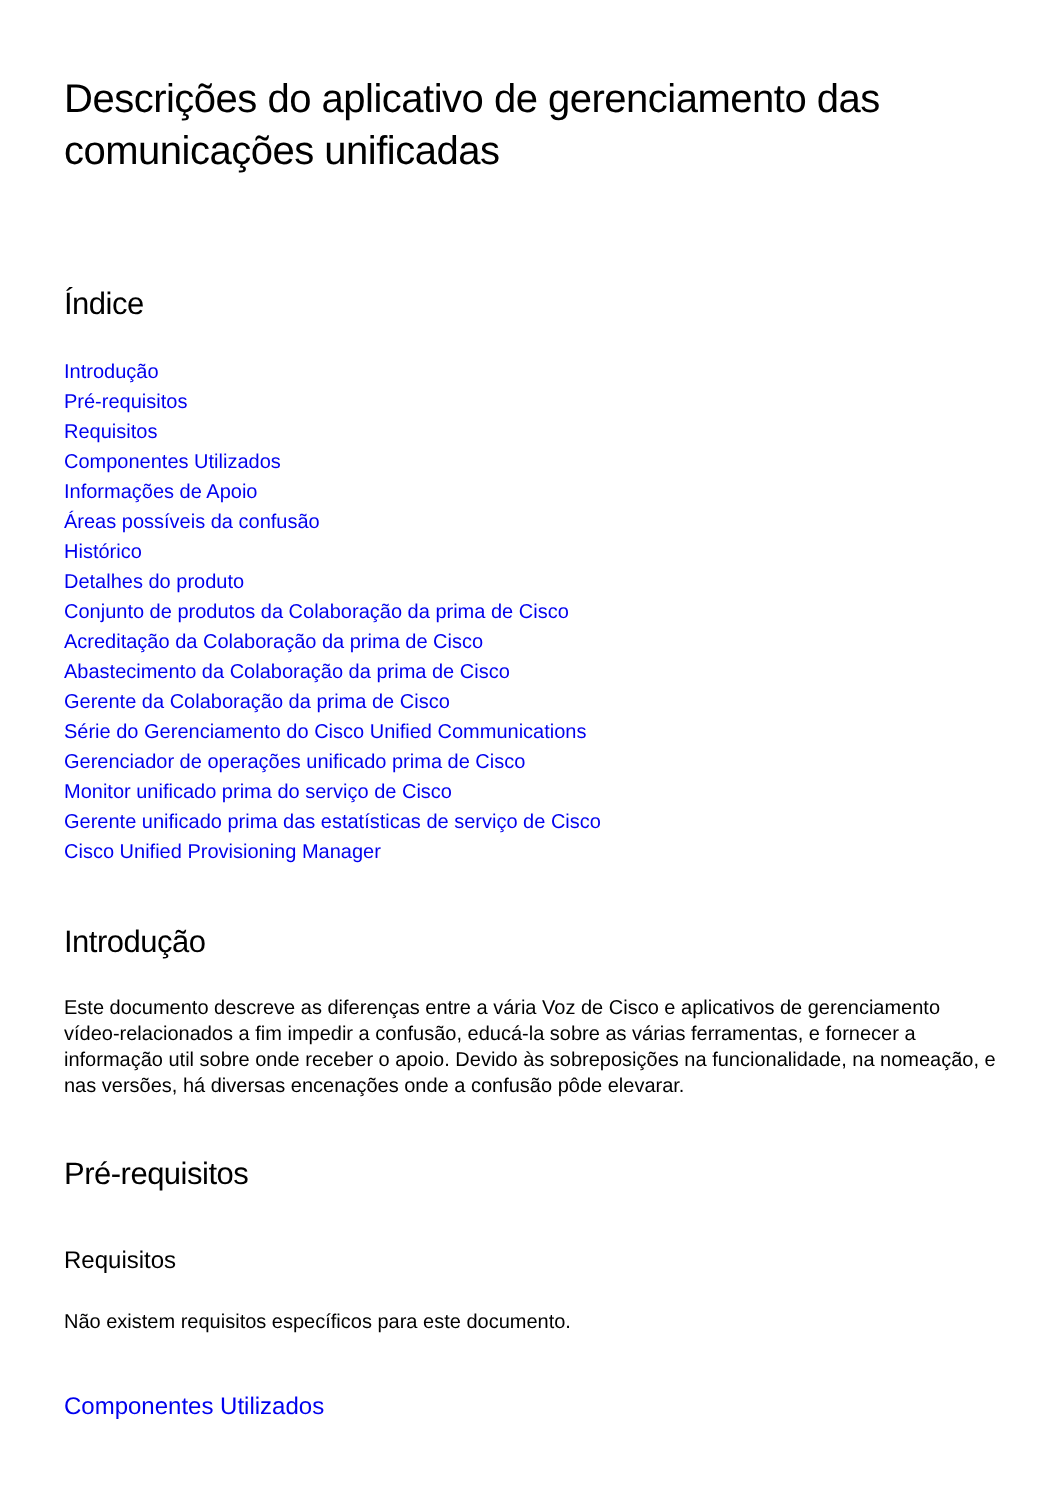Descrições do aplicativo de gerenciamento das comunicações unificadas
Índice
Introdução
Pré-requisitos
Requisitos
Componentes Utilizados
Informações de Apoio
Áreas possíveis da confusão
Histórico
Detalhes do produto
Conjunto de produtos da Colaboração da prima de Cisco
Acreditação da Colaboração da prima de Cisco
Abastecimento da Colaboração da prima de Cisco
Gerente da Colaboração da prima de Cisco
Série do Gerenciamento do Cisco Unified Communications
Gerenciador de operações unificado prima de Cisco
Monitor unificado prima do serviço de Cisco
Gerente unificado prima das estatísticas de serviço de Cisco
Cisco Unified Provisioning Manager
Introdução
Este documento descreve as diferenças entre a vária Voz de Cisco e aplicativos de gerenciamento vídeo-relacionados a fim impedir a confusão, educá-la sobre as várias ferramentas, e fornecer a informação util sobre onde receber o apoio. Devido às sobreposições na funcionalidade, na nomeação, e nas versões, há diversas encenações onde a confusão pôde elevarar.
Pré-requisitos
Requisitos
Não existem requisitos específicos para este documento.
Componentes Utilizados